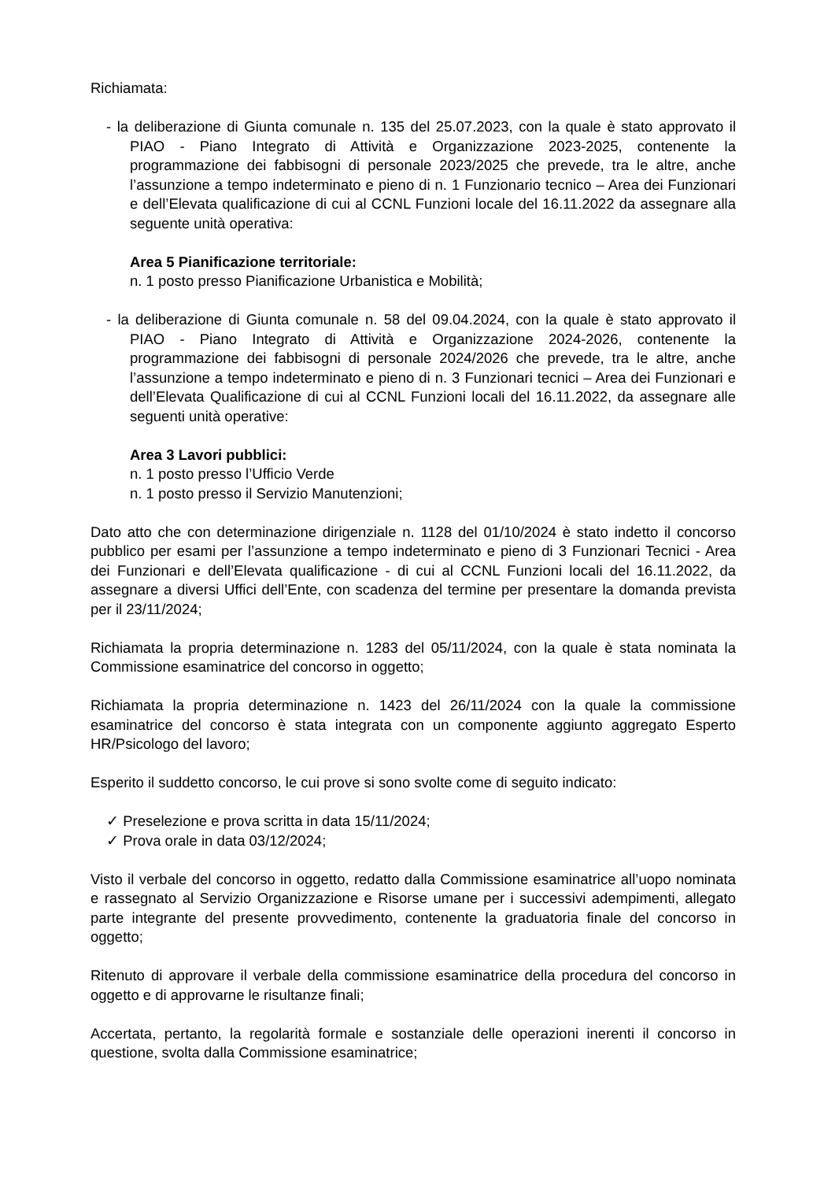Richiamata:
- la deliberazione di Giunta comunale n. 135 del 25.07.2023, con la quale è stato approvato il PIAO - Piano Integrato di Attività e Organizzazione 2023-2025, contenente la programmazione dei fabbisogni di personale 2023/2025 che prevede, tra le altre, anche l’assunzione a tempo indeterminato e pieno di n. 1 Funzionario tecnico – Area dei Funzionari e dell’Elevata qualificazione di cui al CCNL Funzioni locale del 16.11.2022 da assegnare alla seguente unità operativa:
Area 5 Pianificazione territoriale:
n. 1 posto presso Pianificazione Urbanistica e Mobilità;
- la deliberazione di Giunta comunale n. 58 del 09.04.2024, con la quale è stato approvato il PIAO - Piano Integrato di Attività e Organizzazione 2024-2026, contenente la programmazione dei fabbisogni di personale 2024/2026 che prevede, tra le altre, anche l’assunzione a tempo indeterminato e pieno di n. 3 Funzionari tecnici – Area dei Funzionari e dell’Elevata Qualificazione di cui al CCNL Funzioni locali del 16.11.2022, da assegnare alle seguenti unità operative:
Area 3 Lavori pubblici:
n. 1 posto presso l’Ufficio Verde
n. 1 posto presso il Servizio Manutenzioni;
Dato atto che con determinazione dirigenziale n. 1128 del 01/10/2024 è stato indetto il concorso pubblico per esami per l’assunzione a tempo indeterminato e pieno di 3 Funzionari Tecnici - Area dei Funzionari e dell’Elevata qualificazione - di cui al CCNL Funzioni locali del 16.11.2022, da assegnare a diversi Uffici dell’Ente, con scadenza del termine per presentare la domanda prevista per il 23/11/2024;
Richiamata la propria determinazione n. 1283 del 05/11/2024, con la quale è stata nominata la Commissione esaminatrice del concorso in oggetto;
Richiamata la propria determinazione n. 1423 del 26/11/2024 con la quale la commissione esaminatrice del concorso è stata integrata con un componente aggiunto aggregato Esperto HR/Psicologo del lavoro;
Esperito il suddetto concorso, le cui prove si sono svolte come di seguito indicato:
✓ Preselezione e prova scritta in data 15/11/2024;
✓ Prova orale in data 03/12/2024;
Visto il verbale del concorso in oggetto, redatto dalla Commissione esaminatrice all’uopo nominata e rassegnato al Servizio Organizzazione e Risorse umane per i successivi adempimenti, allegato parte integrante del presente provvedimento, contenente la graduatoria finale del concorso in oggetto;
Ritenuto di approvare il verbale della commissione esaminatrice della procedura del concorso in oggetto e di approvarne le risultanze finali;
Accertata, pertanto, la regolarità formale e sostanziale delle operazioni inerenti il concorso in questione, svolta dalla Commissione esaminatrice;